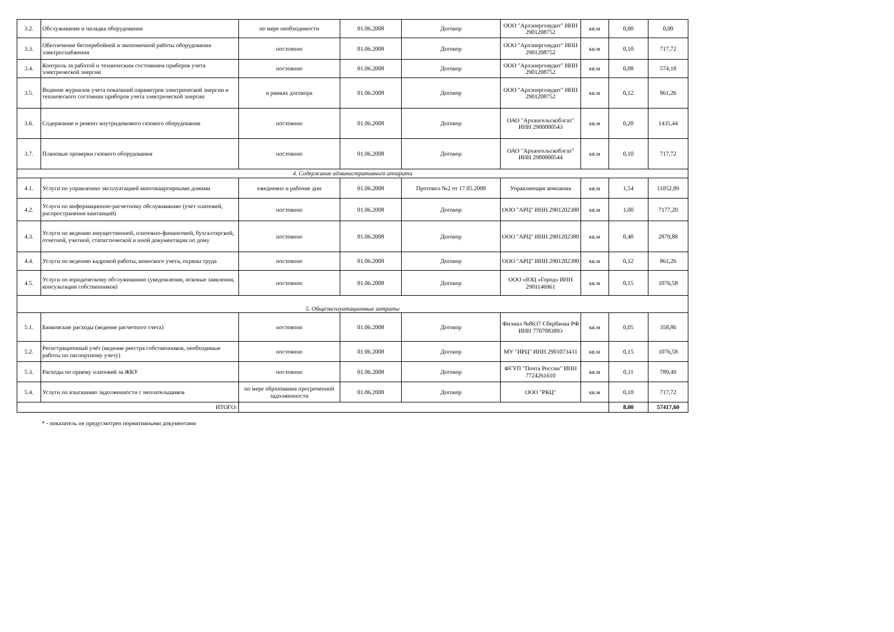| 3.2. | Обслуживание и наладка оборудования | по мере необходимости | 01.06.2008 | Договор | ООО "Архэнергоаудит" ИНН 2901208752 | кв.м | 0,00 | 0,00 |
| 3.3. | Обеспечение бесперебойной и экономичной работы оборудования электроснабжения | постоянно | 01.06.2008 | Договор | ООО "Архэнергоаудит" ИНН 2901208752 | кв.м | 0,10 | 717,72 |
| 3.4. | Контроль за работой и техническим состоянием приборов учета электрической энергии | постоянно | 01.06.2008 | Договор | ООО "Архэнергоаудит" ИНН 2901208752 | кв.м | 0,08 | 574,18 |
| 3.5. | Ведение журналов учета показаний параметров электрической энергии и технического состояния приборов учета электрической энергии | в рамках договора | 01.06.2008 | Договор | ООО "Архэнергоаудит" ИНН 2901208752 | кв.м | 0,12 | 861,26 |
| 3.6. | Содержание и ремонт внутридомового газового оборудования | постоянно | 01.06.2008 | Договор | ОАО "Архангельскоблгаз" ИНН 2900000543 | кв.м | 0,20 | 1435,44 |
| 3.7. | Плановые проверки газового оборудования | постоянно | 01.06.2008 | Договор | ОАО "Архангельскоблгаз" ИНН 2900000544 | кв.м | 0,10 | 717,72 |
| 4. Содержание административного аппарата | | | | | | | | |
| 4.1. | Услуги по управлению эксплуатацией многоквартирными домами | ежедневно в рабочие дни | 01.06.2008 | Протокол №2 от 17.05.2008 | Управляющая компания | кв.м | 1,54 | 11052,89 |
| 4.2. | Услуги по информационно-расчетному обслуживанию (учет платежей, распространение квитанций) | постоянно | 01.06.2008 | Договор | ООО "АРЦ" ИНН 2901202380 | кв.м | 1,00 | 7177,20 |
| 4.3. | Услуги по ведению имущественной, платежно-финансовой, бухгалтерской, отчетной, учетной, статистической и иной документации по дому | постоянно | 01.06.2008 | Договор | ООО "АРЦ" ИНН 2901202380 | кв.м | 0,40 | 2870,88 |
| 4.4. | Услуги по ведению кадровой работы, воинского учета, охраны труда | постоянно | 01.06.2008 | Договор | ООО "АРЦ" ИНН 2901202380 | кв.м | 0,12 | 861,26 |
| 4.5. | Услуги по юридическому обслуживанию (уведомления, исковые заявления, консультации собственников) | постоянно | 01.06.2008 | Договор | ООО «ЮЦ «Город» ИНН 2901146961 | кв.м | 0,15 | 1076,58 |
| 5. Общеэксплуатационные затраты | | | | | | | | |
| 5.1. | Банковские расходы (ведение расчетного счета) | постоянно | 01.06.2008 | Договор | Филиал №8637 Сбербанка РФ ИНН 7707083893 | кв.м | 0,05 | 358,86 |
| 5.2. | Регистрационный учёт (ведение реестра собственников, необходимые работы по паспортному учету) | постоянно | 01.06.2008 | Договор | МУ "ИРЦ" ИНН 2901073431 | кв.м | 0,15 | 1076,58 |
| 5.3. | Расходы по приему платежей за ЖКУ | постоянно | 01.06.2008 | Договор | ФГУП "Почта России" ИНН 7724261610 | кв.м | 0,11 | 789,49 |
| 5.4. | Услуги по взысканию задолженности с неплательщиков | по мере образования просроченной задолженности | 01.06.2008 | Договор | ООО "РКЦ" | кв.м | 0,10 | 717,72 |
| ИТОГО: | | | | | | | 8,00 | 57417,60 |
* - показатель не предусмотрен нормативными документами